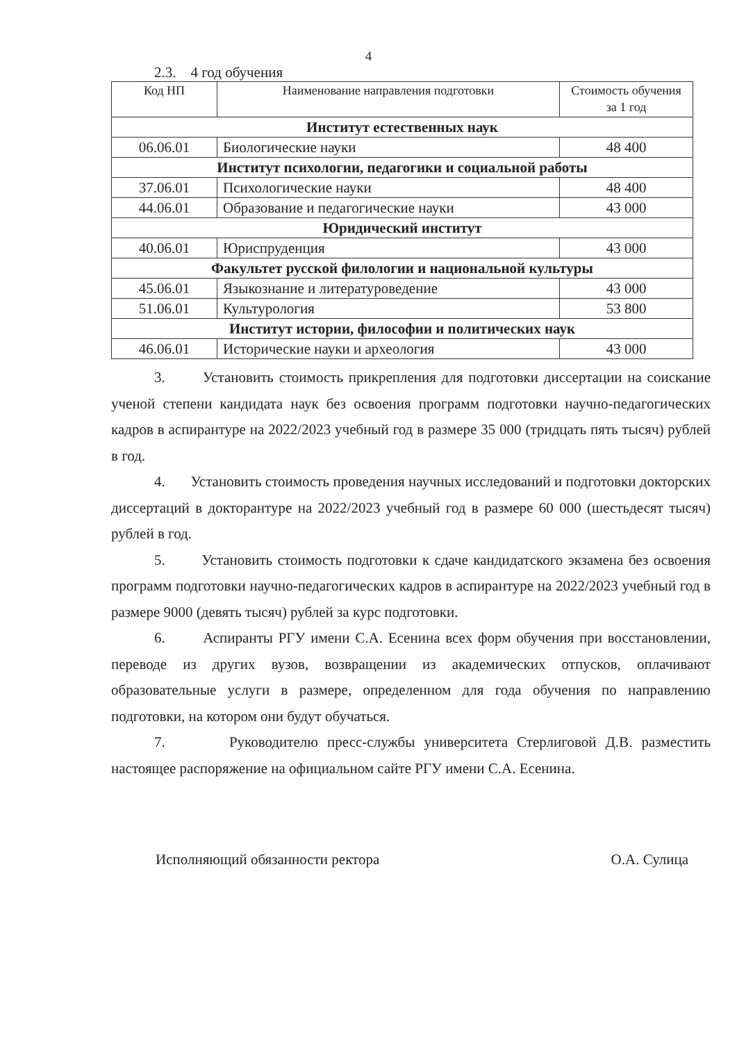4
2.3. 4 год обучения
| Код НП | Наименование направления подготовки | Стоимость обучения за 1 год |
| --- | --- | --- |
| Институт естественных наук | | |
| 06.06.01 | Биологические науки | 48 400 |
| Институт психологии, педагогики и социальной работы | | |
| 37.06.01 | Психологические науки | 48 400 |
| 44.06.01 | Образование и педагогические науки | 43 000 |
| Юридический институт | | |
| 40.06.01 | Юриспруденция | 43 000 |
| Факультет русской филологии и национальной культуры | | |
| 45.06.01 | Языкознание и литературоведение | 43 000 |
| 51.06.01 | Культурология | 53 800 |
| Институт истории, философии и политических наук | | |
| 46.06.01 | Исторические науки и археология | 43 000 |
3. Установить стоимость прикрепления для подготовки диссертации на соискание ученой степени кандидата наук без освоения программ подготовки научно-педагогических кадров в аспирантуре на 2022/2023 учебный год в размере 35 000 (тридцать пять тысяч) рублей в год.
4. Установить стоимость проведения научных исследований и подготовки докторских диссертаций в докторантуре на 2022/2023 учебный год в размере 60 000 (шестьдесят тысяч) рублей в год.
5. Установить стоимость подготовки к сдаче кандидатского экзамена без освоения программ подготовки научно-педагогических кадров в аспирантуре на 2022/2023 учебный год в размере 9000 (девять тысяч) рублей за курс подготовки.
6. Аспиранты РГУ имени С.А. Есенина всех форм обучения при восстановлении, переводе из других вузов, возвращении из академических отпусков, оплачивают образовательные услуги в размере, определенном для года обучения по направлению подготовки, на котором они будут обучаться.
7. Руководителю пресс-службы университета Стерлиговой Д.В. разместить настоящее распоряжение на официальном сайте РГУ имени С.А. Есенина.
Исполняющий обязанности ректора О.А. Сулица